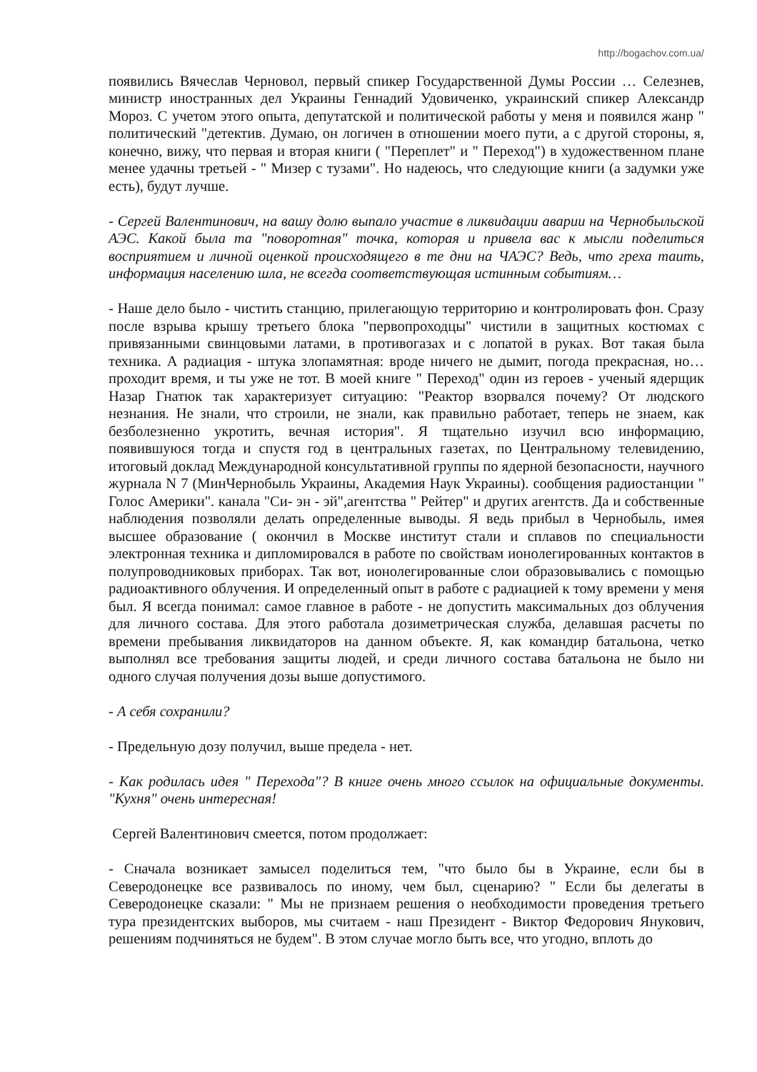http://bogachov.com.ua/
появились Вячеслав Черновол, первый спикер Государственной Думы России … Селезнев, министр иностранных дел Украины Геннадий Удовиченко, украинский спикер Александр Мороз. С учетом этого опыта, депутатской и политической работы у меня и появился жанр " политический "детектив. Думаю, он логичен в отношении моего пути, а с другой стороны, я, конечно, вижу, что первая и вторая книги ( "Переплет" и " Переход") в художественном плане менее удачны третьей - " Мизер с тузами". Но надеюсь, что следующие книги (а задумки уже есть), будут лучше.
- Сергей Валентинович, на вашу долю выпало участие в ликвидации аварии на Чернобыльской АЭС. Какой была та "поворотная" точка, которая и привела вас к мысли поделиться восприятием и личной оценкой происходящего в те дни на ЧАЭС? Ведь, что греха таить, информация населению шла, не всегда соответствующая истинным событиям…
- Наше дело было - чистить станцию, прилегающую территорию и контролировать фон. Сразу после взрыва крышу третьего блока "первопроходцы" чистили в защитных костюмах с привязанными свинцовыми латами, в противогазах и с лопатой в руках. Вот такая была техника. А радиация - штука злопамятная: вроде ничего не дымит, погода прекрасная, но… проходит время, и ты уже не тот. В моей книге " Переход" один из героев - ученый ядерщик Назар Гнатюк так характеризует ситуацию: "Реактор взорвался почему? От людского незнания. Не знали, что строили, не знали, как правильно работает, теперь не знаем, как безболезненно укротить, вечная история". Я тщательно изучил всю информацию, появившуюся тогда и спустя год в центральных газетах, по Центральному телевидению, итоговый доклад Международной консультативной группы по ядерной безопасности, научного журнала N 7 (МинЧернобыль Украины, Академия Наук Украины). сообщения радиостанции " Голос Америки". канала "Си- эн - эй",агентства " Рейтер" и других агентств. Да и собственные наблюдения позволяли делать определенные выводы. Я ведь прибыл в Чернобыль, имея высшее образование ( окончил в Москве институт стали и сплавов по специальности электронная техника и дипломировался в работе по свойствам ионолегированных контактов в полупроводниковых приборах. Так вот, ионолегированные слои образовывались с помощью радиоактивного облучения. И определенный опыт в работе с радиацией к тому времени у меня был. Я всегда понимал: самое главное в работе - не допустить максимальных доз облучения для личного состава. Для этого работала дозиметрическая служба, делавшая расчеты по времени пребывания ликвидаторов на данном объекте. Я, как командир батальона, четко выполнял все требования защиты людей, и среди личного состава батальона не было ни одного случая получения дозы выше допустимого.
- А себя сохранили?
- Предельную дозу получил, выше предела - нет.
- Как родилась идея " Перехода"? В книге очень много ссылок на официальные документы. "Кухня" очень интересная!
Сергей Валентинович смеется, потом продолжает:
- Сначала возникает замысел поделиться тем, "что было бы в Украине, если бы в Северодонецке все развивалось по иному, чем был, сценарию? " Если бы делегаты в Северодонецке сказали: " Мы не признаем решения о необходимости проведения третьего тура президентских выборов, мы считаем - наш Президент - Виктор Федорович Янукович, решениям подчиняться не будем". В этом случае могло быть все, что угодно, вплоть до